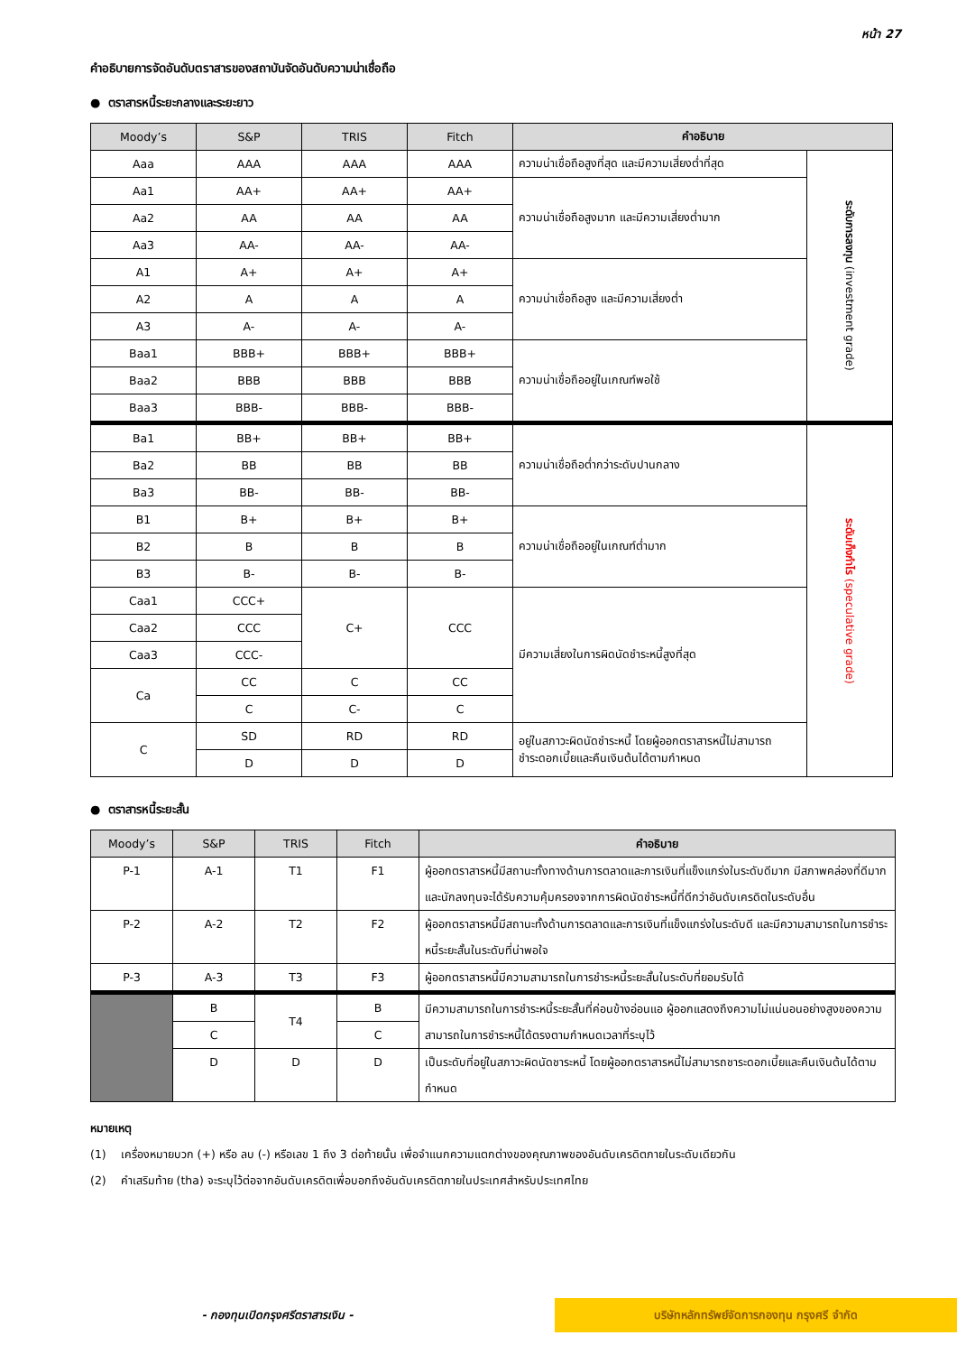หน้า 27
คำอธิบายการจัดอันดับตราสารของสถาบันจัดอันดับความน่าเชื่อถือ
● ตราสารหนี้ระยะกลางและระยะยาว
| Moody’s | S&P | TRIS | Fitch | คำอธิบาย | |
| --- | --- | --- | --- | --- | --- |
| Aaa | AAA | AAA | AAA | ความน่าเชื่อถือสูงที่สุด และมีความเสี่ยงต่ำที่สุด | ระดับการลงทุน (investment grade) |
| Aa1 | AA+ | AA+ | AA+ | ความน่าเชื่อถือสูงมาก และมีความเสี่ยงต่ำมาก | |
| Aa2 | AA | AA | AA | | |
| Aa3 | AA- | AA- | AA- | | |
| A1 | A+ | A+ | A+ | ความน่าเชื่อถือสูง และมีความเสี่ยงต่ำ | |
| A2 | A | A | A | | |
| A3 | A- | A- | A- | | |
| Baa1 | BBB+ | BBB+ | BBB+ | ความน่าเชื่อถืออยู่ในเกณฑ์พอใช้ | |
| Baa2 | BBB | BBB | BBB | | |
| Baa3 | BBB- | BBB- | BBB- | | |
| Ba1 | BB+ | BB+ | BB+ | ความน่าเชื่อถือต่ำกว่าระดับปานกลาง | ระดับเก็งกำไร (speculative grade) |
| Ba2 | BB | BB | BB | | |
| Ba3 | BB- | BB- | BB- | | |
| B1 | B+ | B+ | B+ | ความน่าเชื่อถืออยู่ในเกณฑ์ต่ำมาก | |
| B2 | B | B | B | | |
| B3 | B- | B- | B- | | |
| Caa1 | CCC+ | C+ | CCC | มีความเสี่ยงในการผิดนัดชำระหนี้สูงที่สุด | |
| Caa2 | CCC | | | | |
| Caa3 | CCC- | | | | |
| Ca | CC | C | CC | | |
| | C | C- | C | | |
| C | SD | RD | RD | อยู่ในสภาวะผิดนัดชำระหนี้ โดยผู้ออกตราสารหนี้ไม่สามารถ ชำระดอกเบี้ยและคืนเงินต้นได้ตามกำหนด | |
| | D | D | D | | |
● ตราสารหนี้ระยะสั้น
| Moody’s | S&P | TRIS | Fitch | คำอธิบาย |
| --- | --- | --- | --- | --- |
| P-1 | A-1 | T1 | F1 | ผู้ออกตราสารหนี้มีสถานะทั้งทางด้านการตลาดและการเงินที่แข็งแกร่งในระดับดีมาก มีสภาพคล่องที่ดีมาก และนักลงทุนจะได้รับความคุ้มครองจากการผิดนัดชำระหนี้ที่ดีกว่าอันดับเครดิตในระดับอื่น |
| P-2 | A-2 | T2 | F2 | ผู้ออกตราสารหนี้มีสถานะทั้งด้านการตลาดและการเงินที่แข็งแกร่งในระดับดี และมีความสามารถในการชำระหนี้ระยะสั้นในระดับที่น่าพอใจ |
| P-3 | A-3 | T3 | F3 | ผู้ออกตราสารหนี้มีความสามารถในการชำระหนี้ระยะสั้นในระดับที่ยอมรับได้ |
| | B | T4 | B | มีความสามารถในการชำระหนี้ระยะสั้นที่ค่อนข้างอ่อนแอ ผู้ออกแสดงถึงความไม่แน่นอนอย่างสูงของความสามารถในการชำระหนี้ได้ตรงตามกำหนดเวลาที่ระบุไว้ |
| | C | | C | |
| | D | D | D | เป็นระดับที่อยู่ในสภาวะผิดนัดชาระหนี้ โดยผู้ออกตราสารหนี้ไม่สามารถชาระดอกเบี้ยและคืนเงินต้นได้ตามกำหนด |
หมายเหตุ
(1) เครื่องหมายบวก (+) หรือ ลบ (-) หรือเลข 1 ถึง 3 ต่อท้ายนั้น เพื่อจำแนกความแตกต่างของคุณภาพของอันดับเครดิตภายในระดับเดียวกัน
(2) คำเสริมท้าย (tha) จะระบุไว้ต่อจากอันดับเครดิตเพื่อบอกถึงอันดับเครดิตภายในประเทศสำหรับประเทศไทย
- กองทุนเปิดกรุงศรีตราสารเงิน -
บริษัทหลักทรัพย์จัดการกองทุน กรุงศรี จำกัด